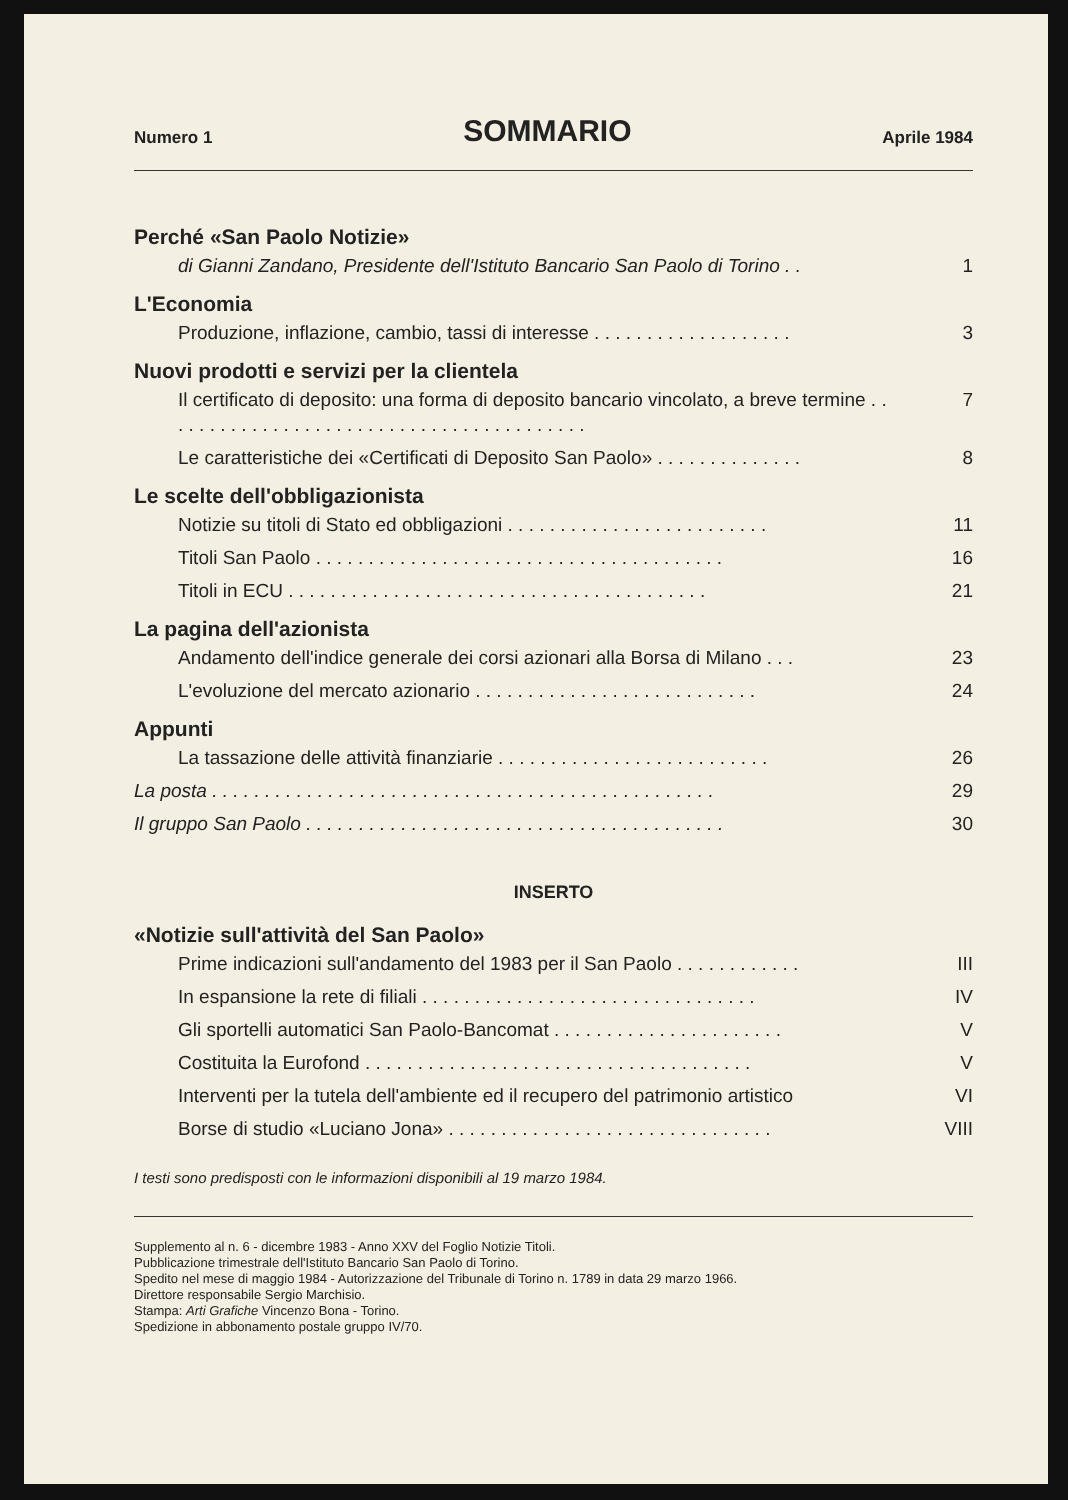Numero 1
SOMMARIO
Aprile 1984
Perché «San Paolo Notizie»
di Gianni Zandano, Presidente dell'Istituto Bancario San Paolo di Torino . . 1
L'Economia
Produzione, inflazione, cambio, tassi di interesse . . . . . . . . . . . . . . . . . . . 3
Nuovi prodotti e servizi per la clientela
Il certificato di deposito: una forma di deposito bancario vincolato, a breve termine . . . . . . . . . . . . . . . . . . . . . . . . . . . . . . . . . . . . . . . . . 7
Le caratteristiche dei «Certificati di Deposito San Paolo» . . . . . . . . . . . . . . 8
Le scelte dell'obbligazionista
Notizie su titoli di Stato ed obbligazioni . . . . . . . . . . . . . . . . . . . . . . . . . 11
Titoli San Paolo . . . . . . . . . . . . . . . . . . . . . . . . . . . . . . . . . . . . . . . 16
Titoli in ECU . . . . . . . . . . . . . . . . . . . . . . . . . . . . . . . . . . . . . . . . 21
La pagina dell'azionista
Andamento dell'indice generale dei corsi azionari alla Borsa di Milano . . . 23
L'evoluzione del mercato azionario . . . . . . . . . . . . . . . . . . . . . . . . . . . 24
Appunti
La tassazione delle attività finanziarie . . . . . . . . . . . . . . . . . . . . . . . . . . 26
La posta . . . . . . . . . . . . . . . . . . . . . . . . . . . . . . . . . . . . . . . . . . . . . . . . 29
Il gruppo San Paolo . . . . . . . . . . . . . . . . . . . . . . . . . . . . . . . . . . . . . . . . 30
INSERTO
«Notizie sull'attività del San Paolo»
Prime indicazioni sull'andamento del 1983 per il San Paolo . . . . . . . . . . . . III
In espansione la rete di filiali . . . . . . . . . . . . . . . . . . . . . . . . . . . . . . . . IV
Gli sportelli automatici San Paolo-Bancomat . . . . . . . . . . . . . . . . . . . . . . V
Costituita la Eurofond . . . . . . . . . . . . . . . . . . . . . . . . . . . . . . . . . . . . . V
Interventi per la tutela dell'ambiente ed il recupero del patrimonio artistico VI
Borse di studio «Luciano Jona» . . . . . . . . . . . . . . . . . . . . . . . . . . . . . . . VIII
I testi sono predisposti con le informazioni disponibili al 19 marzo 1984.
Supplemento al n. 6 - dicembre 1983 - Anno XXV del Foglio Notizie Titoli.
Pubblicazione trimestrale dell'Istituto Bancario San Paolo di Torino.
Spedito nel mese di maggio 1984 - Autorizzazione del Tribunale di Torino n. 1789 in data 29 marzo 1966.
Direttore responsabile Sergio Marchisio.
Stampa: Arti Grafiche Vincenzo Bona - Torino.
Spedizione in abbonamento postale gruppo IV/70.